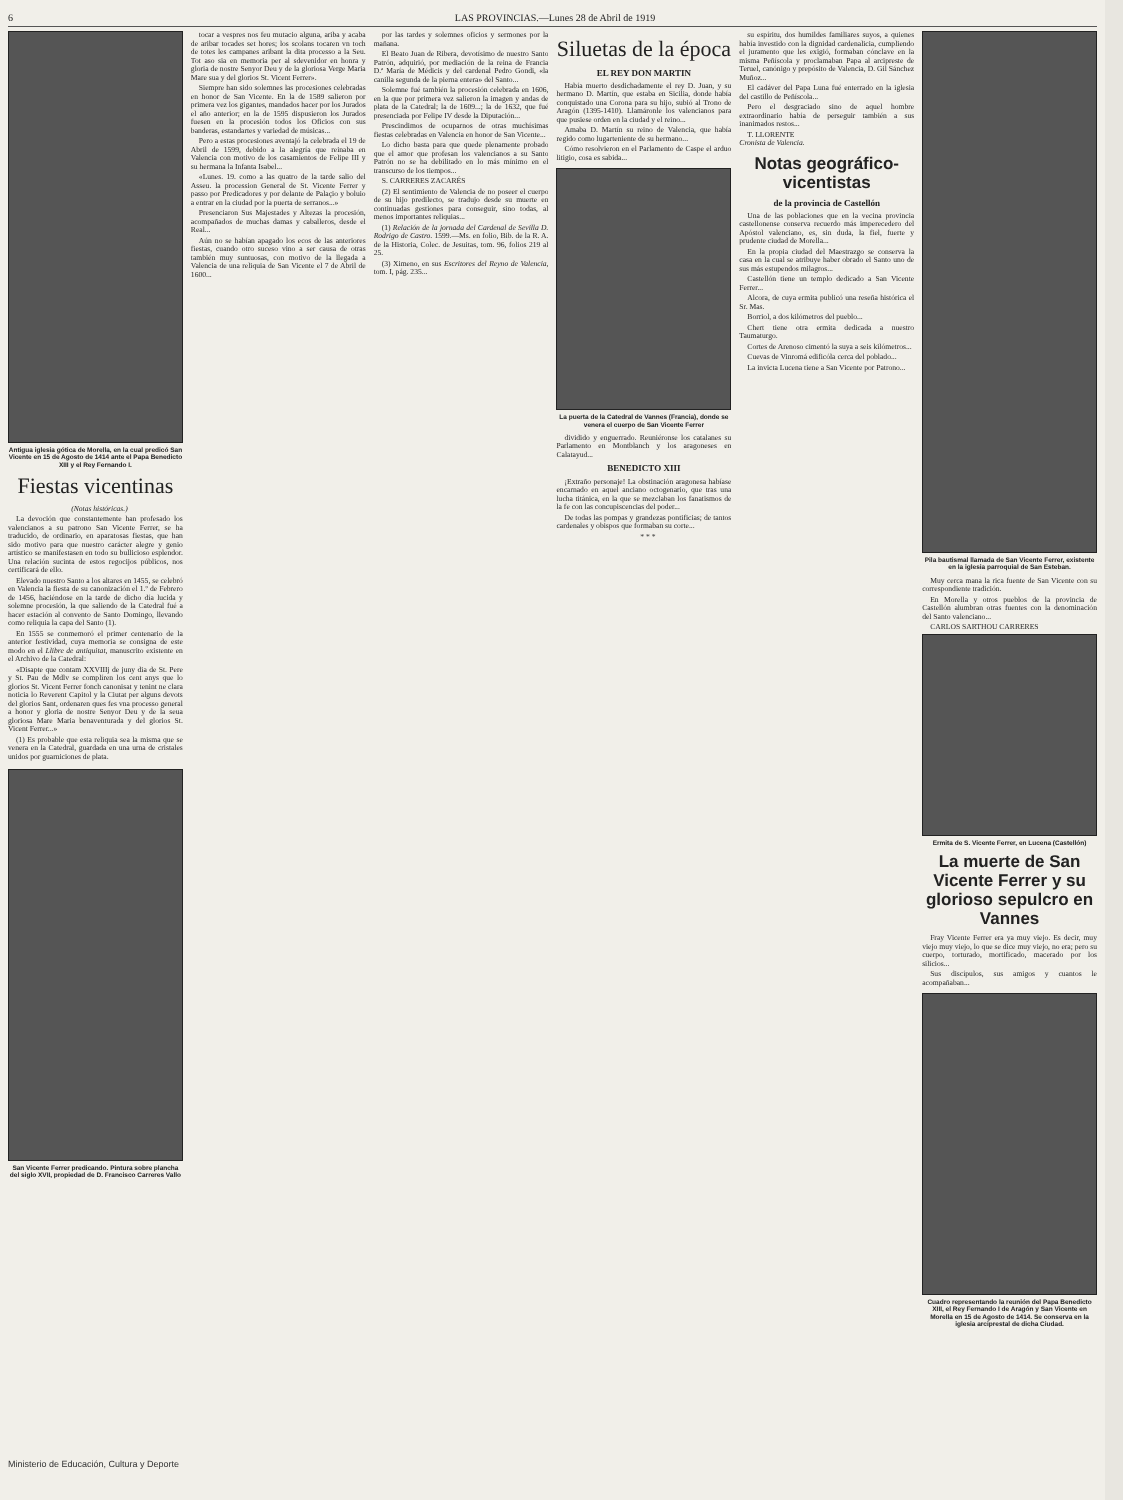6 LAS PROVINCIAS.—Lunes 28 de Abril de 1919
Antigua iglesia gótica de Morella, en la cual predicó San Vicente en 15 de Agosto de 1414 ante el Papa Benedicto XIII y el Rey Fernando I.
Fiestas vicentinas
(Notas históricas.)
La devoción que constantemente han profesado los valencianos a su patrono San Vicente Ferrer, se ha traducido, de ordinario, en aparatosas fiestas, que han sido motivo para que nuestro carácter alegre y genio artístico se manifestasen en todo su bullicioso esplendor. Una relación sucinta de estos regocijos públicos, nos certificará de ello.
Elevado nuestro Santo a los altares en 1455, se celebró en Valencia la fiesta de su canonización el 1.º de Febrero de 1456, haciéndose en la tarde de dicho día lucida y solemne procesión, la que saliendo de la Catedral fué a hacer estación al convento de Santo Domingo, llevando como reliquia la capa del Santo (1).
En 1555 se conmemoró el primer centenario de la anterior festividad, cuya memoria se consigna de este modo en el Llibre de antiquitat, manuscrito existente en el Archivo de la Catedral:
«Disapte que contam XXVIIIj de juny dia de St. Pere y St. Pau de Mdlv se complíren los cent anys que lo glorios St. Vicent Ferrer fonch canonisat y tenint ne clara noticia lo Reverent Capitol y la Ciutat per alguns devots del glorios Sant, ordenaren ques fes vna processo general a honor y gloria de nostre Senyor Deu y de la seua gloriosa Mare Maria benaventurada y del glorios St. Vicent Ferrer...»
(1) Es probable que esta reliquia sea la misma que se venera en la Catedral, guardada en una urna de cristales unidos por guarniciones de plata.
San Vicente Ferrer predicando. Pintura sobre plancha del siglo XVII, propiedad de D. Francisco Carreres Vallo
tocar a vespres nos feu mutacio alguna, ariba y acaba de aribar tocades set hores; los scolans tocaren vn toch de totes les campanes aribant la dita processo a la Seu. Tot aso sia en memoria per al sdevenidor en honra y gloria de nostre Senyor Deu y de la gloriosa Verge Maria Mare sua y del glorios St. Vicent Ferrer».
Siempre han sido solemnes las procesiones celebradas en honor de San Vicente. En la de 1589 salieron por primera vez los gigantes, mandados hacer por los Jurados el año anterior; en la de 1595 dispusieron los Jurados fuesen en la procesión todos los Oficios con sus banderas, estandartes y variedad de músicas...
Pero a estas procesiones aventajó la celebrada el 19 de Abril de 1599, debido a la alegría que reinaba en Valencia con motivo de los casamientos de Felipe III y su hermana la Infanta Isabel...
«Lunes. 19. como a las quatro de la tarde salio del Asseu. la procession General de St. Vicente Ferrer y passo por Predicadores y por delante de Palaçio y boluio a entrar en la ciudad por la puerta de serranos...»
Presenciaron Sus Majestades y Altezas la procesión, acompañados de muchas damas y caballeros, desde el Real...
Aún no se habían apagado los ecos de las anteriores fiestas, cuando otro suceso vino a ser causa de otras también muy suntuosas, con motivo de la llegada a Valencia de una reliquia de San Vicente el 7 de Abril de 1600...
por las tardes y solemnes oficios y sermones por la mañana.
El Beato Juan de Ribera, devotísimo de nuestro Santo Patrón, adquirió, por mediación de la reina de Francia D.ª María de Médicis y del cardenal Pedro Gondi, «la canilla segunda de la pierna entera» del Santo...
Solemne fué también la procesión celebrada en 1606, en la que por primera vez salieron la imagen y andas de plata de la Catedral; la de 1609...; la de 1632, que fué presenciada por Felipe IV desde la Diputación...
Prescindimos de ocuparnos de otras muchísimas fiestas celebradas en Valencia en honor de San Vicente...
Lo dicho basta para que quede plenamente probado que el amor que profesan los valencianos a su Santo Patrón no se ha debilitado en lo más mínimo en el transcurso de los tiempos...
S. CARRERES ZACARÉS
(2) El sentimiento de Valencia de no poseer el cuerpo de su hijo predilecto, se tradujo desde su muerte en continuadas gestiones para conseguir, sino todas, al menos importantes reliquias...
(1) Relación de la jornada del Cardenal de Sevilla D. Rodrigo de Castro. 1599.—Ms. en folio, Bib. de la R. A. de la Historia, Colec. de Jesuitas, tom. 96, folios 219 al 25.
(3) Ximeno, en sus Escritores del Reyno de Valencia, tom. I, pág. 235...
Siluetas de la época
EL REY DON MARTIN
Había muerto desdichadamente el rey D. Juan, y su hermano D. Martín, que estaba en Sicilia, donde había conquistado una Corona para su hijo, subió al Trono de Aragón (1395-1410). Llamáronle los valencianos para que pusiese orden en la ciudad y el reino...
Amaba D. Martín su reino de Valencia, que había regido como lugarteniente de su hermano...
Cómo resolvieron en el Parlamento de Caspe el arduo litigio, cosa es sabida...
La puerta de la Catedral de Vannes (Francia), donde se venera el cuerpo de San Vicente Ferrer
dividido y enguerrado. Reuniéronse los catalanes su Parlamento en Montblanch y los aragoneses en Calatayud...
BENEDICTO XIII
¡Extraño personaje! La obstinación aragonesa habíase encarnado en aquel anciano octogenario, que tras una lucha titánica, en la que se mezclaban los fanatismos de la fe con las concupiscencias del poder...
De todas las pompas y grandezas pontificias; de tantos cardenales y obispos que formaban su corte...
* * *
su espíritu, dos humildes familiares suyos, a quienes había investido con la dignidad cardenalicia, cumpliendo el juramento que les exigió, formaban cónclave en la misma Peñíscola y proclamaban Papa al arcipreste de Teruel, canónigo y prepósito de Valencia, D. Gil Sánchez Muñoz...
El cadáver del Papa Luna fué enterrado en la iglesia del castillo de Peñíscola...
Pero el desgraciado sino de aquel hombre extraordinario había de perseguir también a sus inanimados restos...
T. LLORENTE
Cronista de Valencia.
Notas geográfico-vicentistas
de la provincia de Castellón
Una de las poblaciones que en la vecina provincia castellonense conserva recuerdo más imperecedero del Apóstol valenciano, es, sin duda, la fiel, fuerte y prudente ciudad de Morella...
En la propia ciudad del Maestrazgo se conserva la casa en la cual se atribuye haber obrado el Santo uno de sus más estupendos milagros...
Castellón tiene un templo dedicado a San Vicente Ferrer...
Alcora, de cuya ermita publicó una reseña histórica el Sr. Mas.
Borriol, a dos kilómetros del pueblo...
Chert tiene otra ermita dedicada a nuestro Taumaturgo.
Cortes de Arenoso cimentó la suya a seis kilómetros...
Cuevas de Vinromá edificóla cerca del poblado...
La invicta Lucena tiene a San Vicente por Patrono...
Pila bautismal llamada de San Vicente Ferrer, existente en la iglesia parroquial de San Esteban.
Muy cerca mana la rica fuente de San Vicente con su correspondiente tradición.
En Morella y otros pueblos de la provincia de Castellón alumbran otras fuentes con la denominación del Santo valenciano...
CARLOS SARTHOU CARRERES
Ermita de S. Vicente Ferrer, en Lucena (Castellón)
La muerte de San Vicente Ferrer y su glorioso sepulcro en Vannes
Fray Vicente Ferrer era ya muy viejo. Es decir, muy viejo muy viejo, lo que se dice muy viejo, no era; pero su cuerpo, torturado, mortificado, macerado por los silicios...
Sus discípulos, sus amigos y cuantos le acompañaban...
Cuadro representando la reunión del Papa Benedicto XIII, el Rey Fernando I de Aragón y San Vicente en Morella en 15 de Agosto de 1414. Se conserva en la iglesia arciprestal de dicha Ciudad.
Ministerio de Educación, Cultura y Deporte